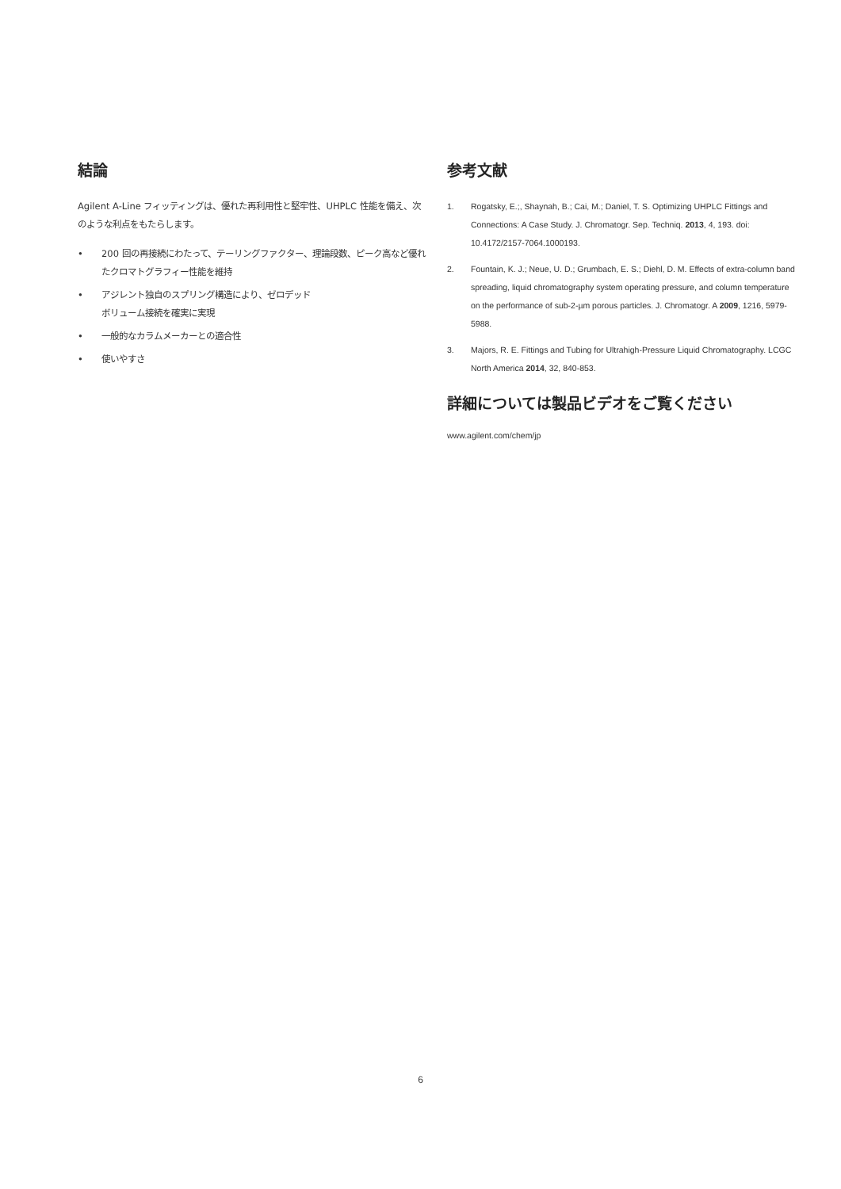結論
Agilent A-Line フィッティングは、優れた再利用性と堅牢性、UHPLC 性能を備え、次のような利点をもたらします。
• 200 回の再接続にわたって、テーリングファクター、理論段数、ピーク高など優れたクロマトグラフィー性能を維持
• アジレント独自のスプリング構造により、ゼロデッド
ボリューム接続を確実に実現
• 一般的なカラムメーカーとの適合性
• 使いやすさ
参考文献
1. Rogatsky, E.;, Shaynah, B.; Cai, M.; Daniel, T. S. Optimizing UHPLC Fittings and Connections: A Case Study. J. Chromatogr. Sep. Techniq. 2013, 4, 193. doi: 10.4172/2157-7064.1000193.
2. Fountain, K. J.; Neue, U. D.; Grumbach, E. S.; Diehl, D. M. Effects of extra-column band spreading, liquid chromatography system operating pressure, and column temperature on the performance of sub-2-µm porous particles. J. Chromatogr. A 2009, 1216, 5979-5988.
3. Majors, R. E. Fittings and Tubing for Ultrahigh-Pressure Liquid Chromatography. LCGC North America 2014, 32, 840-853.
詳細については製品ビデオをご覧ください
www.agilent.com/chem/jp
6